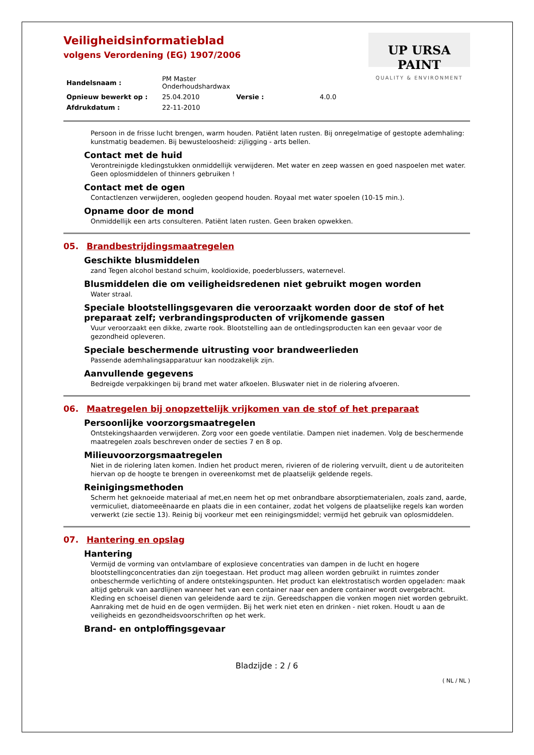UP URSA PAINT
QUALITY & ENVIRONMENT
Veiligheidsinformatieblad
volgens Verordening (EG) 1907/2006
| Handelsnaam : | PM Master Onderhoudshardwax | | |
| Opnieuw bewerkt op : | 25.04.2010 | Versie : | 4.0.0 |
| Afdrukdatum : | 22-11-2010 | | |
Persoon in de frisse lucht brengen, warm houden. Patiënt laten rusten. Bij onregelmatige of gestopte ademhaling: kunstmatig beademen. Bij bewusteloosheid: zijligging - arts bellen.
Contact met de huid
Verontreinigde kledingstukken onmiddellijk verwijderen. Met water en zeep wassen en goed naspoelen met water. Geen oplosmiddelen of thinners gebruiken !
Contact met de ogen
Contactlenzen verwijderen, oogleden geopend houden. Royaal met water spoelen (10-15 min.).
Opname door de mond
Onmiddellijk een arts consulteren. Patiënt laten rusten. Geen braken opwekken.
05. Brandbestrijdingsmaatregelen
Geschikte blusmiddelen
zand Tegen alcohol bestand schuim, kooldioxide, poederblussers, waternevel.
Blusmiddelen die om veiligheidsredenen niet gebruikt mogen worden
Water straal.
Speciale blootstellingsgevaren die veroorzaakt worden door de stof of het preparaat zelf; verbrandingsproducten of vrijkomende gassen
Vuur veroorzaakt een dikke, zwarte rook. Blootstelling aan de ontledingsproducten kan een gevaar voor de gezondheid opleveren.
Speciale beschermende uitrusting voor brandweerlieden
Passende ademhalingsapparatuur kan noodzakelijk zijn.
Aanvullende gegevens
Bedreigde verpakkingen bij brand met water afkoelen. Bluswater niet in de riolering afvoeren.
06. Maatregelen bij onopzettelijk vrijkomen van de stof of het preparaat
Persoonlijke voorzorgsmaatregelen
Ontstekingshaarden verwijderen. Zorg voor een goede ventilatie. Dampen niet inademen. Volg de beschermende maatregelen zoals beschreven onder de secties 7 en 8 op.
Milieuvoorzorgsmaatregelen
Niet in de riolering laten komen. Indien het product meren, rivieren of de riolering vervuilt, dient u de autoriteiten hiervan op de hoogte te brengen in overeenkomst met de plaatselijk geldende regels.
Reinigingsmethoden
Scherm het geknoeide materiaal af met,en neem het op met onbrandbare absorptiematerialen, zoals zand, aarde, vermiculiet, diatomeeënaarde en plaats die in een container, zodat het volgens de plaatselijke regels kan worden verwerkt (zie sectie 13). Reinig bij voorkeur met een reinigingsmiddel; vermijd het gebruik van oplosmiddelen.
07. Hantering en opslag
Hantering
Vermijd de vorming van ontvlambare of explosieve concentraties van dampen in de lucht en hogere blootstellingconcentraties dan zijn toegestaan. Het product mag alleen worden gebruikt in ruimtes zonder onbeschermde verlichting of andere ontstekingspunten. Het product kan elektrostatisch worden opgeladen: maak altijd gebruik van aardlijnen wanneer het van een container naar een andere container wordt overgebracht. Kleding en schoeisel dienen van geleidende aard te zijn. Gereedschappen die vonken mogen niet worden gebruikt. Aanraking met de huid en de ogen vermijden. Bij het werk niet eten en drinken - niet roken. Houdt u aan de veiligheids en gezondheidsvoorschriften op het werk.
Brand- en ontploffingsgevaar
Bladzijde : 2 / 6
( NL / NL )